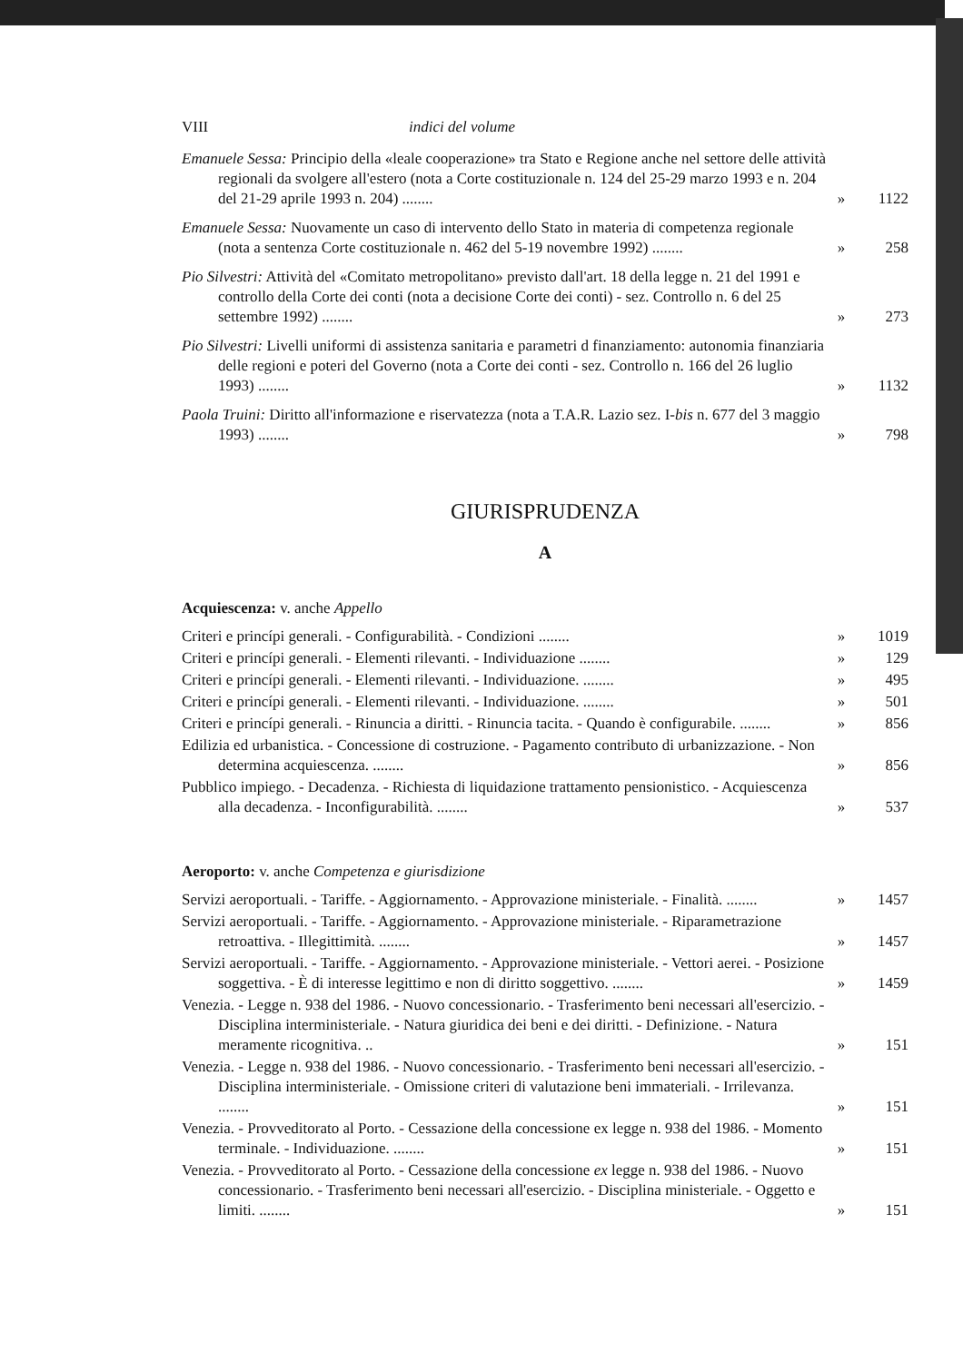VIII indici del volume
Emanuele Sessa: Principio della «leale cooperazione» tra Stato e Regione anche nel settore delle attività regionali da svolgere all'estero (nota a Corte costituzionale n. 124 del 25-29 marzo 1993 e n. 204 del 21-29 aprile 1993 n. 204) ........
»
1122
Emanuele Sessa: Nuovamente un caso di intervento dello Stato in materia di competenza regionale (nota a sentenza Corte costituzionale n. 462 del 5-19 novembre 1992) ........
»
258
Pio Silvestri: Attività del «Comitato metropolitano» previsto dall'art. 18 della legge n. 21 del 1991 e controllo della Corte dei conti (nota a decisione Corte dei conti) - sez. Controllo n. 6 del 25 settembre 1992) ........
»
273
Pio Silvestri: Livelli uniformi di assistenza sanitaria e parametri d finanziamento: autonomia finanziaria delle regioni e poteri del Governo (nota a Corte dei conti - sez. Controllo n. 166 del 26 luglio 1993) ........
»
1132
Paola Truini: Diritto all'informazione e riservatezza (nota a T.A.R. Lazio sez. I-bis n. 677 del 3 maggio 1993) ........
»
798
GIURISPRUDENZA
A
Acquiescenza: v. anche Appello
Criteri e princípi generali. - Configurabilità. - Condizioni ........
»
1019
Criteri e princípi generali. - Elementi rilevanti. - Individuazione ........
»
129
Criteri e princípi generali. - Elementi rilevanti. - Individuazione. ........
»
495
Criteri e princípi generali. - Elementi rilevanti. - Individuazione. ........
»
501
Criteri e princípi generali. - Rinuncia a diritti. - Rinuncia tacita. - Quando è configurabile. ........
»
856
Edilizia ed urbanistica. - Concessione di costruzione. - Pagamento contributo di urbanizzazione. - Non determina acquiescenza. ........
»
856
Pubblico impiego. - Decadenza. - Richiesta di liquidazione trattamento pensionistico. - Acquiescenza alla decadenza. - Inconfigurabilità. ........
»
537
Aeroporto: v. anche Competenza e giurisdizione
Servizi aeroportuali. - Tariffe. - Aggiornamento. - Approvazione ministeriale. - Finalità. ........
»
1457
Servizi aeroportuali. - Tariffe. - Aggiornamento. - Approvazione ministeriale. - Riparametrazione retroattiva. - Illegittimità. ........
»
1457
Servizi aeroportuali. - Tariffe. - Aggiornamento. - Approvazione ministeriale. - Vettori aerei. - Posizione soggettiva. - È di interesse legittimo e non di diritto soggettivo. ........
»
1459
Venezia. - Legge n. 938 del 1986. - Nuovo concessionario. - Trasferimento beni necessari all'esercizio. - Disciplina interministeriale. - Natura giuridica dei beni e dei diritti. - Definizione. - Natura meramente ricognitiva. ..
»
151
Venezia. - Legge n. 938 del 1986. - Nuovo concessionario. - Trasferimento beni necessari all'esercizio. - Disciplina interministeriale. - Omissione criteri di valutazione beni immateriali. - Irrilevanza. ........
»
151
Venezia. - Provveditorato al Porto. - Cessazione della concessione ex legge n. 938 del 1986. - Momento terminale. - Individuazione. ........
»
151
Venezia. - Provveditorato al Porto. - Cessazione della concessione ex legge n. 938 del 1986. - Nuovo concessionario. - Trasferimento beni necessari all'esercizio. - Disciplina ministeriale. - Oggetto e limiti. ........
»
151